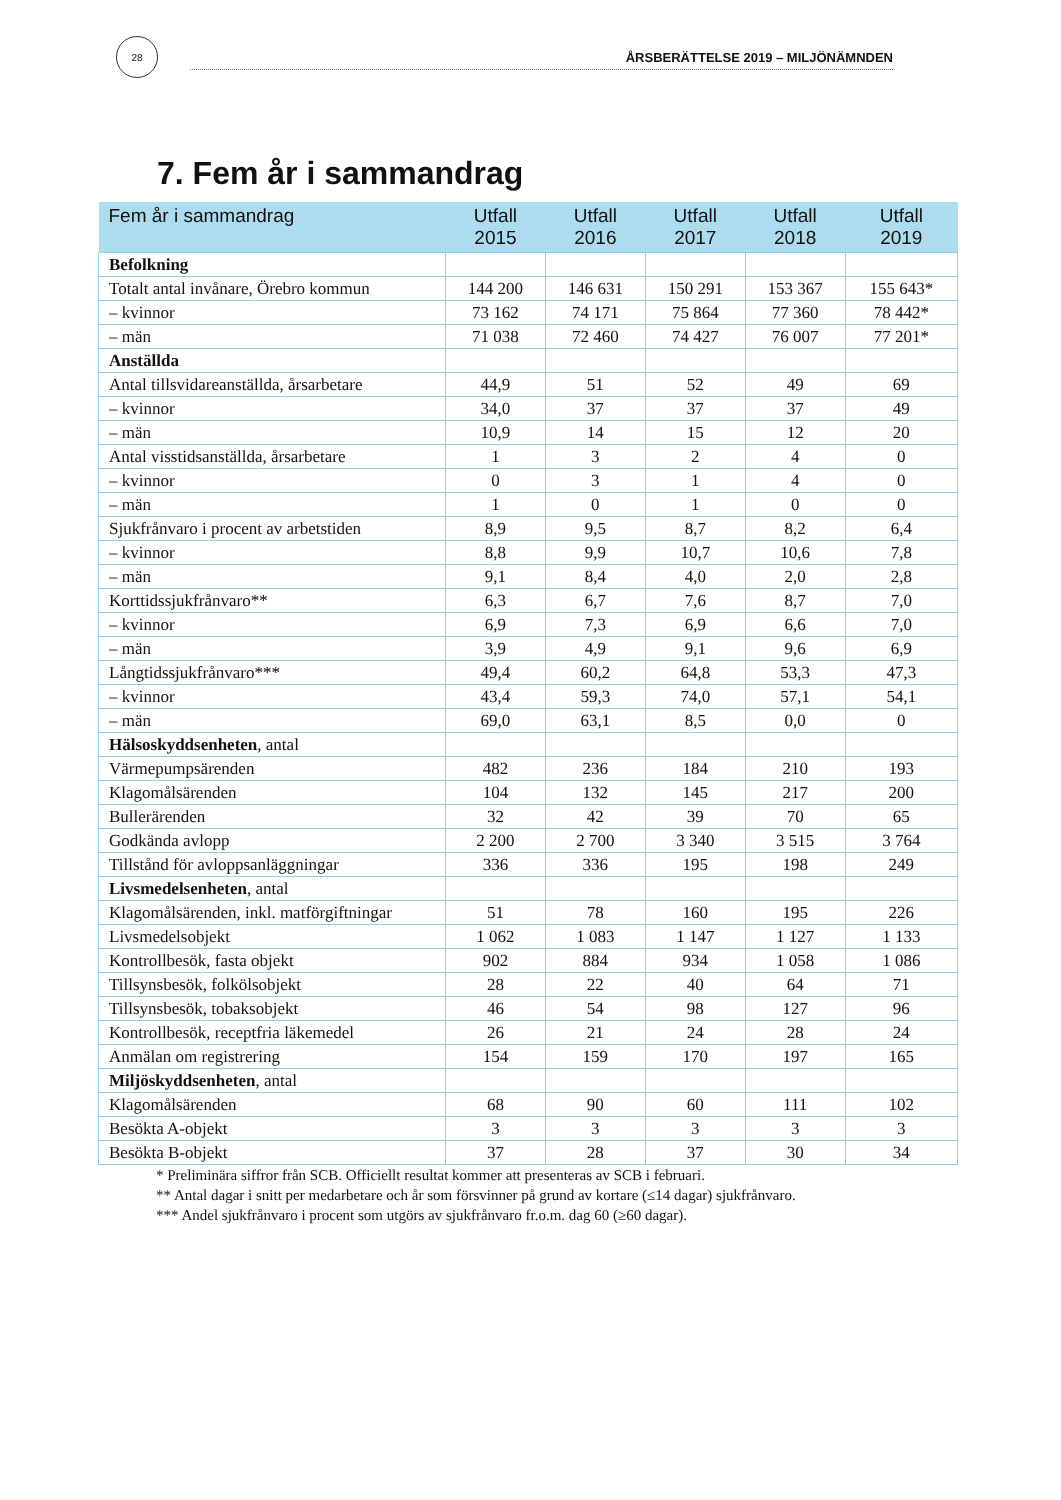28
ÅRSBERÄTTELSE 2019 – MILJÖNÄMNDEN
7. Fem år i sammandrag
| Fem år i sammandrag | Utfall 2015 | Utfall 2016 | Utfall 2017 | Utfall 2018 | Utfall 2019 |
| --- | --- | --- | --- | --- | --- |
| Befolkning | | | | | |
| Totalt antal invånare, Örebro kommun | 144 200 | 146 631 | 150 291 | 153 367 | 155 643* |
| – kvinnor | 73 162 | 74 171 | 75 864 | 77 360 | 78 442* |
| – män | 71 038 | 72 460 | 74 427 | 76 007 | 77 201* |
| Anställda | | | | | |
| Antal tillsvidareanställda, årsarbetare | 44,9 | 51 | 52 | 49 | 69 |
| – kvinnor | 34,0 | 37 | 37 | 37 | 49 |
| – män | 10,9 | 14 | 15 | 12 | 20 |
| Antal visstidsanställda, årsarbetare | 1 | 3 | 2 | 4 | 0 |
| – kvinnor | 0 | 3 | 1 | 4 | 0 |
| – män | 1 | 0 | 1 | 0 | 0 |
| Sjukfrånvaro i procent av arbetstiden | 8,9 | 9,5 | 8,7 | 8,2 | 6,4 |
| – kvinnor | 8,8 | 9,9 | 10,7 | 10,6 | 7,8 |
| – män | 9,1 | 8,4 | 4,0 | 2,0 | 2,8 |
| Korttidssjukfrånvaro** | 6,3 | 6,7 | 7,6 | 8,7 | 7,0 |
| – kvinnor | 6,9 | 7,3 | 6,9 | 6,6 | 7,0 |
| – män | 3,9 | 4,9 | 9,1 | 9,6 | 6,9 |
| Långtidssjukfrånvaro*** | 49,4 | 60,2 | 64,8 | 53,3 | 47,3 |
| – kvinnor | 43,4 | 59,3 | 74,0 | 57,1 | 54,1 |
| – män | 69,0 | 63,1 | 8,5 | 0,0 | 0 |
| Hälsoskyddsenheten , antal | | | | | |
| Värmepumpsärenden | 482 | 236 | 184 | 210 | 193 |
| Klagomålsärenden | 104 | 132 | 145 | 217 | 200 |
| Bullerärenden | 32 | 42 | 39 | 70 | 65 |
| Godkända avlopp | 2 200 | 2 700 | 3 340 | 3 515 | 3 764 |
| Tillstånd för avloppsanläggningar | 336 | 336 | 195 | 198 | 249 |
| Livsmedelsenheten , antal | | | | | |
| Klagomålsärenden, inkl. matförgiftningar | 51 | 78 | 160 | 195 | 226 |
| Livsmedelsobjekt | 1 062 | 1 083 | 1 147 | 1 127 | 1 133 |
| Kontrollbesök, fasta objekt | 902 | 884 | 934 | 1 058 | 1 086 |
| Tillsynsbesök, folkölsobjekt | 28 | 22 | 40 | 64 | 71 |
| Tillsynsbesök, tobaksobjekt | 46 | 54 | 98 | 127 | 96 |
| Kontrollbesök, receptfria läkemedel | 26 | 21 | 24 | 28 | 24 |
| Anmälan om registrering | 154 | 159 | 170 | 197 | 165 |
| Miljöskyddsenheten , antal | | | | | |
| Klagomålsärenden | 68 | 90 | 60 | 111 | 102 |
| Besökta A-objekt | 3 | 3 | 3 | 3 | 3 |
| Besökta B-objekt | 37 | 28 | 37 | 30 | 34 |
* Preliminära siffror från SCB. Officiellt resultat kommer att presenteras av SCB i februari.
** Antal dagar i snitt per medarbetare och år som försvinner på grund av kortare (≤14 dagar) sjukfrånvaro.
*** Andel sjukfrånvaro i procent som utgörs av sjukfrånvaro fr.o.m. dag 60 (≥60 dagar).